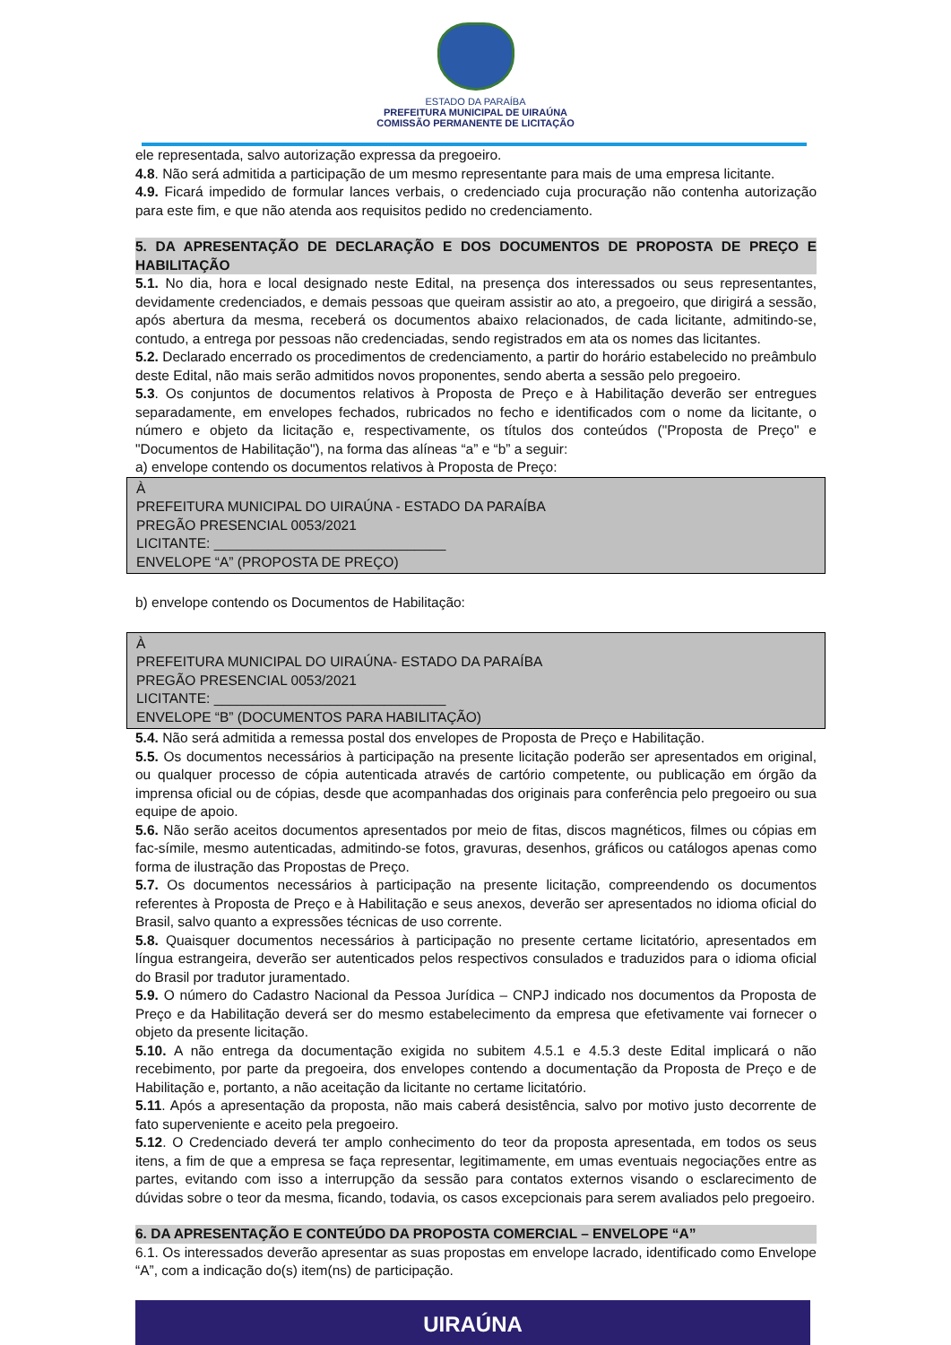ESTADO DA PARAÍBA
PREFEITURA MUNICIPAL DE UIRAÚNA
COMISSÃO PERMANENTE DE LICITAÇÃO
ele representada, salvo autorização expressa da pregoeiro.
4.8. Não será admitida a participação de um mesmo representante para mais de uma empresa licitante.
4.9. Ficará impedido de formular lances verbais, o credenciado cuja procuração não contenha autorização para este fim, e que não atenda aos requisitos pedido no credenciamento.
5. DA APRESENTAÇÃO DE DECLARAÇÃO E DOS DOCUMENTOS DE PROPOSTA DE PREÇO E HABILITAÇÃO
5.1. No dia, hora e local designado neste Edital, na presença dos interessados ou seus representantes, devidamente credenciados, e demais pessoas que queiram assistir ao ato, a pregoeiro, que dirigirá a sessão, após abertura da mesma, receberá os documentos abaixo relacionados, de cada licitante, admitindo-se, contudo, a entrega por pessoas não credenciadas, sendo registrados em ata os nomes das licitantes.
5.2. Declarado encerrado os procedimentos de credenciamento, a partir do horário estabelecido no preâmbulo deste Edital, não mais serão admitidos novos proponentes, sendo aberta a sessão pelo pregoeiro.
5.3. Os conjuntos de documentos relativos à Proposta de Preço e à Habilitação deverão ser entregues separadamente, em envelopes fechados, rubricados no fecho e identificados com o nome da licitante, o número e objeto da licitação e, respectivamente, os títulos dos conteúdos ("Proposta de Preço" e "Documentos de Habilitação"), na forma das alíneas “a” e “b” a seguir:
a) envelope contendo os documentos relativos à Proposta de Preço:
À
PREFEITURA MUNICIPAL DO UIRAÚNA - ESTADO DA PARAÍBA
PREGÃO PRESENCIAL 0053/2021
LICITANTE: ______________________________
ENVELOPE “A” (PROPOSTA DE PREÇO)
b) envelope contendo os Documentos de Habilitação:
À
PREFEITURA MUNICIPAL DO UIRAÚNA- ESTADO DA PARAÍBA
PREGÃO PRESENCIAL 0053/2021
LICITANTE: ______________________________
ENVELOPE “B” (DOCUMENTOS PARA HABILITAÇÃO)
5.4. Não será admitida a remessa postal dos envelopes de Proposta de Preço e Habilitação.
5.5. Os documentos necessários à participação na presente licitação poderão ser apresentados em original, ou qualquer processo de cópia autenticada através de cartório competente, ou publicação em órgão da imprensa oficial ou de cópias, desde que acompanhadas dos originais para conferência pelo pregoeiro ou sua equipe de apoio.
5.6. Não serão aceitos documentos apresentados por meio de fitas, discos magnéticos, filmes ou cópias em fac-símile, mesmo autenticadas, admitindo-se fotos, gravuras, desenhos, gráficos ou catálogos apenas como forma de ilustração das Propostas de Preço.
5.7. Os documentos necessários à participação na presente licitação, compreendendo os documentos referentes à Proposta de Preço e à Habilitação e seus anexos, deverão ser apresentados no idioma oficial do Brasil, salvo quanto a expressões técnicas de uso corrente.
5.8. Quaisquer documentos necessários à participação no presente certame licitatório, apresentados em língua estrangeira, deverão ser autenticados pelos respectivos consulados e traduzidos para o idioma oficial do Brasil por tradutor juramentado.
5.9. O número do Cadastro Nacional da Pessoa Jurídica – CNPJ indicado nos documentos da Proposta de Preço e da Habilitação deverá ser do mesmo estabelecimento da empresa que efetivamente vai fornecer o objeto da presente licitação.
5.10. A não entrega da documentação exigida no subitem 4.5.1 e 4.5.3 deste Edital implicará o não recebimento, por parte da pregoeira, dos envelopes contendo a documentação da Proposta de Preço e de Habilitação e, portanto, a não aceitação da licitante no certame licitatório.
5.11. Após a apresentação da proposta, não mais caberá desistência, salvo por motivo justo decorrente de fato superveniente e aceito pela pregoeiro.
5.12. O Credenciado deverá ter amplo conhecimento do teor da proposta apresentada, em todos os seus itens, a fim de que a empresa se faça representar, legitimamente, em umas eventuais negociações entre as partes, evitando com isso a interrupção da sessão para contatos externos visando o esclarecimento de dúvidas sobre o teor da mesma, ficando, todavia, os casos excepcionais para serem avaliados pelo pregoeiro.
6. DA APRESENTAÇÃO E CONTEÚDO DA PROPOSTA COMERCIAL – ENVELOPE “A”
6.1. Os interessados deverão apresentar as suas propostas em envelope lacrado, identificado como Envelope “A”, com a indicação do(s) item(ns) de participação.
UIRAÚNA